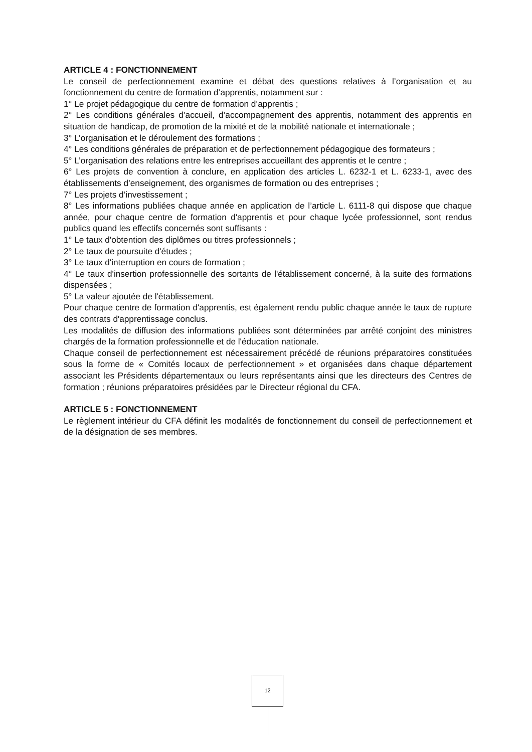ARTICLE 4 : FONCTIONNEMENT
Le conseil de perfectionnement examine et débat des questions relatives à l’organisation et au fonctionnement du centre de formation d’apprentis, notamment sur :
1° Le projet pédagogique du centre de formation d’apprentis ;
2° Les conditions générales d’accueil, d’accompagnement des apprentis, notamment des apprentis en situation de handicap, de promotion de la mixité et de la mobilité nationale et internationale ;
3° L’organisation et le déroulement des formations ;
4° Les conditions générales de préparation et de perfectionnement pédagogique des formateurs ;
5° L’organisation des relations entre les entreprises accueillant des apprentis et le centre ;
6° Les projets de convention à conclure, en application des articles L. 6232-1 et L. 6233-1, avec des établissements d’enseignement, des organismes de formation ou des entreprises ;
7° Les projets d’investissement ;
8° Les informations publiées chaque année en application de l’article L. 6111-8 qui dispose que chaque année, pour chaque centre de formation d'apprentis et pour chaque lycée professionnel, sont rendus publics quand les effectifs concernés sont suffisants :
1° Le taux d'obtention des diplômes ou titres professionnels ;
2° Le taux de poursuite d'études ;
3° Le taux d'interruption en cours de formation ;
4° Le taux d'insertion professionnelle des sortants de l'établissement concerné, à la suite des formations dispensées ;
5° La valeur ajoutée de l'établissement.
Pour chaque centre de formation d'apprentis, est également rendu public chaque année le taux de rupture des contrats d'apprentissage conclus.
Les modalités de diffusion des informations publiées sont déterminées par arrêté conjoint des ministres chargés de la formation professionnelle et de l'éducation nationale.
Chaque conseil de perfectionnement est nécessairement précédé de réunions préparatoires constituées sous la forme de « Comités locaux de perfectionnement » et organisées dans chaque département associant les Présidents départementaux ou leurs représentants ainsi que les directeurs des Centres de formation ; réunions préparatoires présidées par le Directeur régional du CFA.
ARTICLE 5 : FONCTIONNEMENT
Le règlement intérieur du CFA définit les modalités de fonctionnement du conseil de perfectionnement et de la désignation de ses membres.
12